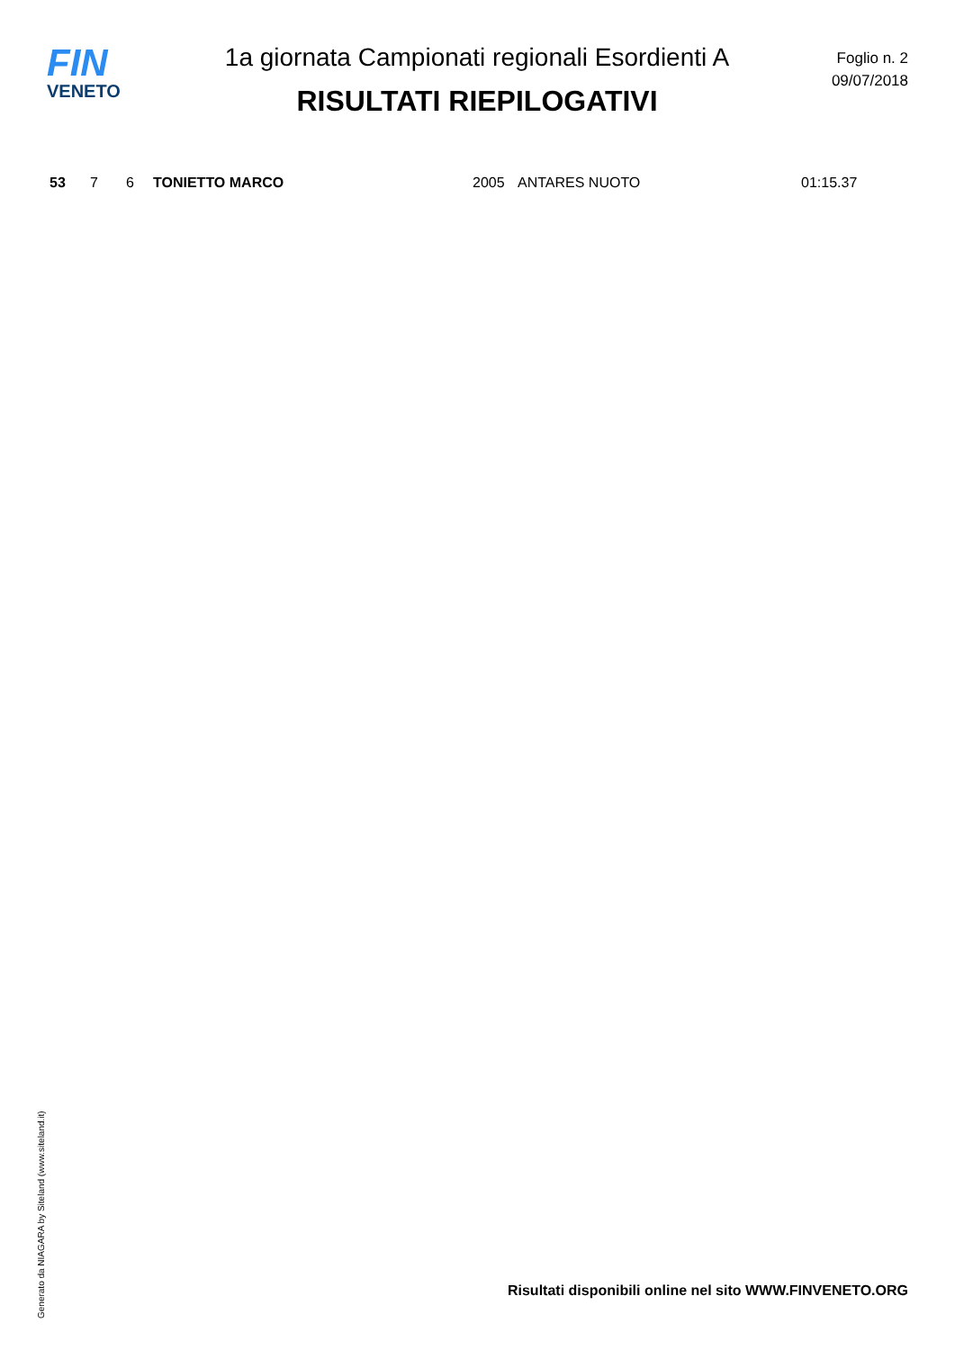FIN
VENETO
1a giornata Campionati regionali Esordienti A
RISULTATI RIEPILOGATIVI
Foglio n. 2
09/07/2018
| 53 | 7 | 6 | TONIETTO MARCO | 2005 | ANTARES NUOTO | 01:15.37 |
Generato da NIAGARA by Siteland (www.siteland.it)
Risultati disponibili online nel sito WWW.FINVENETO.ORG